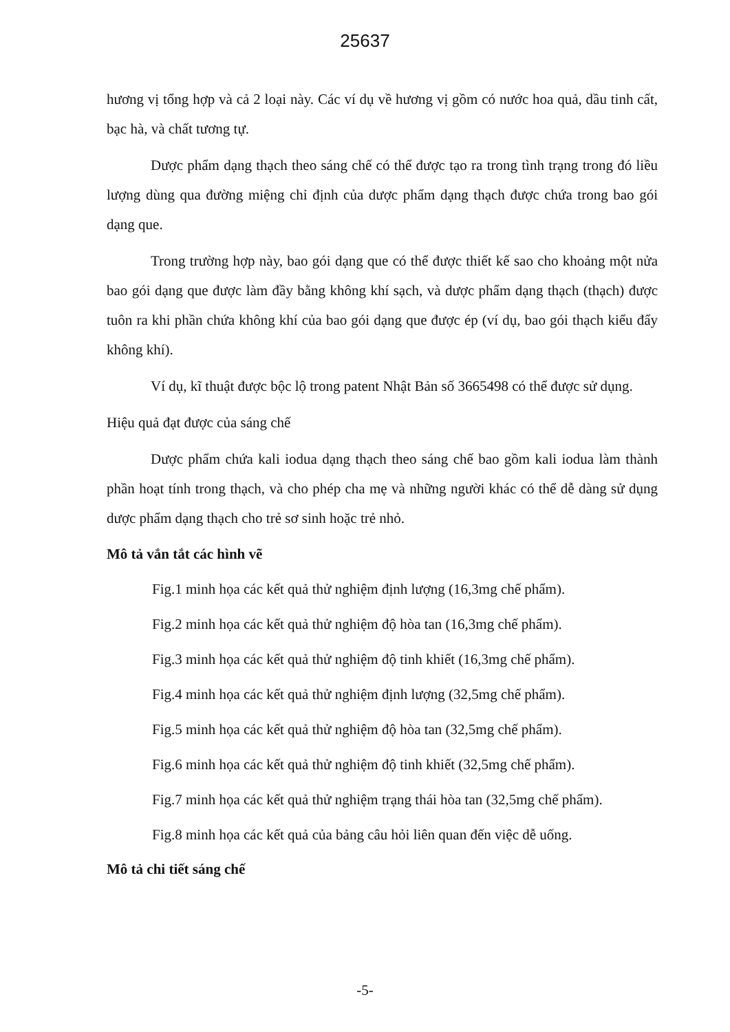25637
hương vị tổng hợp và cả 2 loại này. Các ví dụ về hương vị gồm có nước hoa quả, dầu tinh cất, bạc hà, và chất tương tự.
Dược phẩm dạng thạch theo sáng chế có thể được tạo ra trong tình trạng trong đó liều lượng dùng qua đường miệng chỉ định của dược phẩm dạng thạch được chứa trong bao gói dạng que.
Trong trường hợp này, bao gói dạng que có thể được thiết kế sao cho khoảng một nửa bao gói dạng que được làm đầy bằng không khí sạch, và dược phẩm dạng thạch (thạch) được tuôn ra khi phần chứa không khí của bao gói dạng que được ép (ví dụ, bao gói thạch kiểu đẩy không khí).
Ví dụ, kĩ thuật được bộc lộ trong patent Nhật Bản số 3665498 có thể được sử dụng.
Hiệu quả đạt được của sáng chế
Dược phẩm chứa kali iodua dạng thạch theo sáng chế bao gồm kali iodua làm thành phần hoạt tính trong thạch, và cho phép cha mẹ và những người khác có thể dễ dàng sử dụng dược phẩm dạng thạch cho trẻ sơ sinh hoặc trẻ nhỏ.
Mô tả vắn tắt các hình vẽ
Fig.1 minh họa các kết quả thử nghiệm định lượng (16,3mg chế phẩm).
Fig.2 minh họa các kết quả thử nghiệm độ hòa tan (16,3mg chế phẩm).
Fig.3 minh họa các kết quả thử nghiệm độ tinh khiết (16,3mg chế phẩm).
Fig.4 minh họa các kết quả thử nghiệm định lượng (32,5mg chế phẩm).
Fig.5 minh họa các kết quả thử nghiệm độ hòa tan (32,5mg chế phẩm).
Fig.6 minh họa các kết quả thử nghiệm độ tinh khiết (32,5mg chế phẩm).
Fig.7 minh họa các kết quả thử nghiệm trạng thái hòa tan (32,5mg chế phẩm).
Fig.8 minh họa các kết quả của bảng câu hỏi liên quan đến việc dễ uống.
Mô tả chi tiết sáng chế
-5-